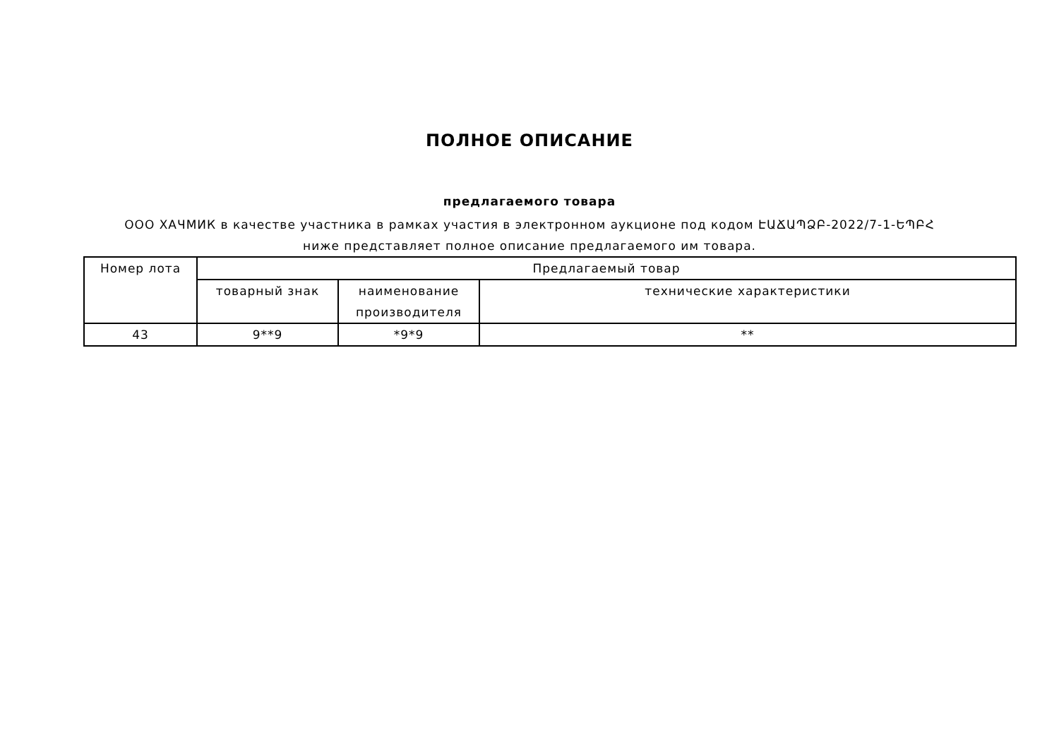ПОЛНОЕ ОПИСАНИЕ
предлагаемого товара
ООО ХАЧМИК в качестве участника в рамках участия в электронном аукционе под кодом ԷԱՃԱՊՁԲ-2022/7-1-ԵՊԲՀ ниже представляет полное описание предлагаемого им товара.
| Номер лота | Предлагаемый товар | | |
| --- | --- | --- | --- |
| | товарный знак | наименование производителя | технические характеристики |
| 43 | 9**9 | *9*9 | ** |